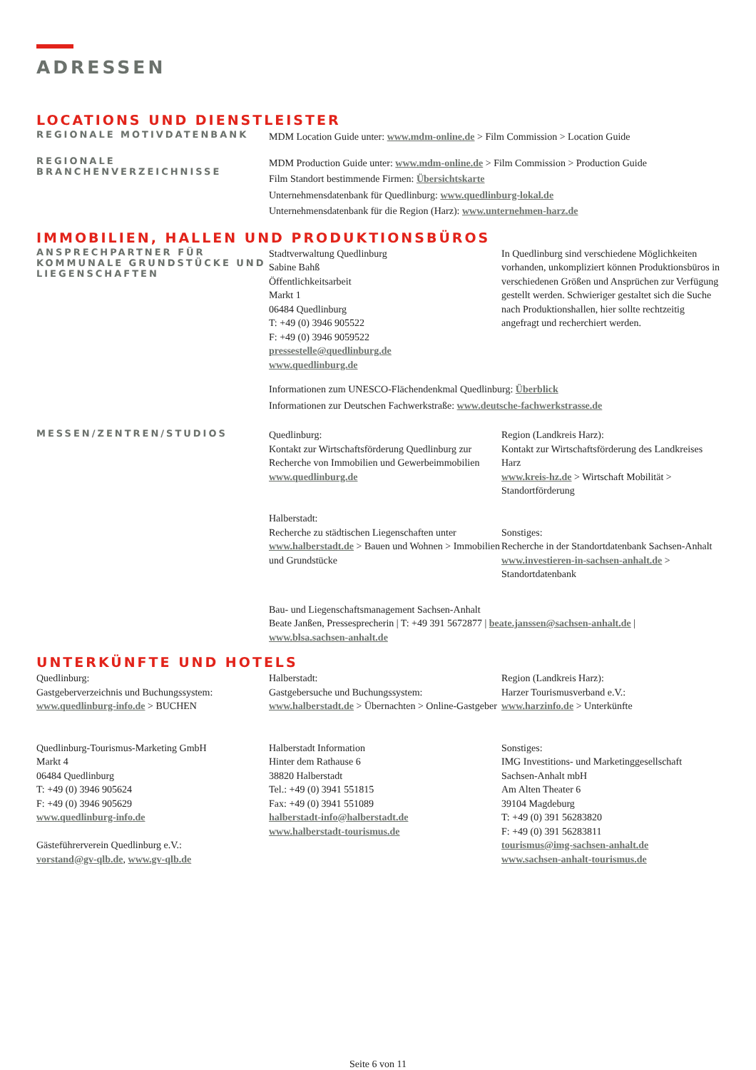ADRESSEN
LOCATIONS UND DIENSTLEISTER
REGIONALE MOTIVDATENBANK
MDM Location Guide unter: www.mdm-online.de > Film Commission > Location Guide
REGIONALE BRANCHENVERZEICHNISSE
MDM Production Guide unter: www.mdm-online.de > Film Commission > Production Guide
Film Standort bestimmende Firmen: Übersichtskarte
Unternehmensdatenbank für Quedlinburg: www.quedlinburg-lokal.de
Unternehmensdatenbank für die Region (Harz): www.unternehmen-harz.de
IMMOBILIEN, HALLEN UND PRODUKTIONSBÜROS
ANSPRECHPARTNER FÜR KOMMUNALE GRUNDSTÜCKE UND LIEGENSCHAFTEN
Stadtverwaltung Quedlinburg
Sabine Bahß
Öffentlichkeitsarbeit
Markt 1
06484 Quedlinburg
T: +49 (0) 3946 905522
F: +49 (0) 3946 9059522
pressestelle@quedlinburg.de
www.quedlinburg.de
In Quedlinburg sind verschiedene Möglichkeiten vorhanden, unkompliziert können Produktionsbüros in verschiedenen Größen und Ansprüchen zur Verfügung gestellt werden. Schwieriger gestaltet sich die Suche nach Produktionshallen, hier sollte rechtzeitig angefragt und recherchiert werden.
Informationen zum UNESCO-Flächendenkmal Quedlinburg: Überblick
Informationen zur Deutschen Fachwerkstraße: www.deutsche-fachwerkstrasse.de
MESSEN/ZENTREN/STUDIOS
Quedlinburg:
Kontakt zur Wirtschaftsförderung Quedlinburg zur Recherche von Immobilien und Gewerbeimmobilien
www.quedlinburg.de
Halberstadt:
Recherche zu städtischen Liegenschaften unter www.halberstadt.de > Bauen und Wohnen > Immobilien und Grundstücke
Region (Landkreis Harz):
Kontakt zur Wirtschaftsförderung des Landkreises Harz
www.kreis-hz.de > Wirtschaft Mobilität > Standortförderung
Sonstiges:
Recherche in der Standortdatenbank Sachsen-Anhalt
www.investieren-in-sachsen-anhalt.de > Standortdatenbank
Bau- und Liegenschaftsmanagement Sachsen-Anhalt
Beate Janßen, Pressesprecherin | T: +49 391 5672877 | beate.janssen@sachsen-anhalt.de |
www.blsa.sachsen-anhalt.de
UNTERKÜNFTE UND HOTELS
Quedlinburg:
Gastgeberverzeichnis und Buchungssystem:
www.quedlinburg-info.de > BUCHEN
Quedlinburg-Tourismus-Marketing GmbH
Markt 4
06484 Quedlinburg
T: +49 (0) 3946 905624
F: +49 (0) 3946 905629
www.quedlinburg-info.de
Gästeführerverein Quedlinburg e.V.:
vorstand@gv-qlb.de, www.gv-qlb.de
Halberstadt:
Gastgebersuche und Buchungssystem:
www.halberstadt.de > Übernachten > Online-Gastgeber
Halberstadt Information
Hinter dem Rathause 6
38820 Halberstadt
Tel.: +49 (0) 3941 551815
Fax: +49 (0) 3941 551089
halberstadt-info@halberstadt.de
www.halberstadt-tourismus.de
Region (Landkreis Harz):
Harzer Tourismusverband e.V.:
www.harzinfo.de > Unterkünfte
Sonstiges:
IMG Investitions- und Marketinggesellschaft Sachsen-Anhalt mbH
Am Alten Theater 6
39104 Magdeburg
T: +49 (0) 391 56283820
F: +49 (0) 391 56283811
tourismus@img-sachsen-anhalt.de
www.sachsen-anhalt-tourismus.de
Seite 6 von 11